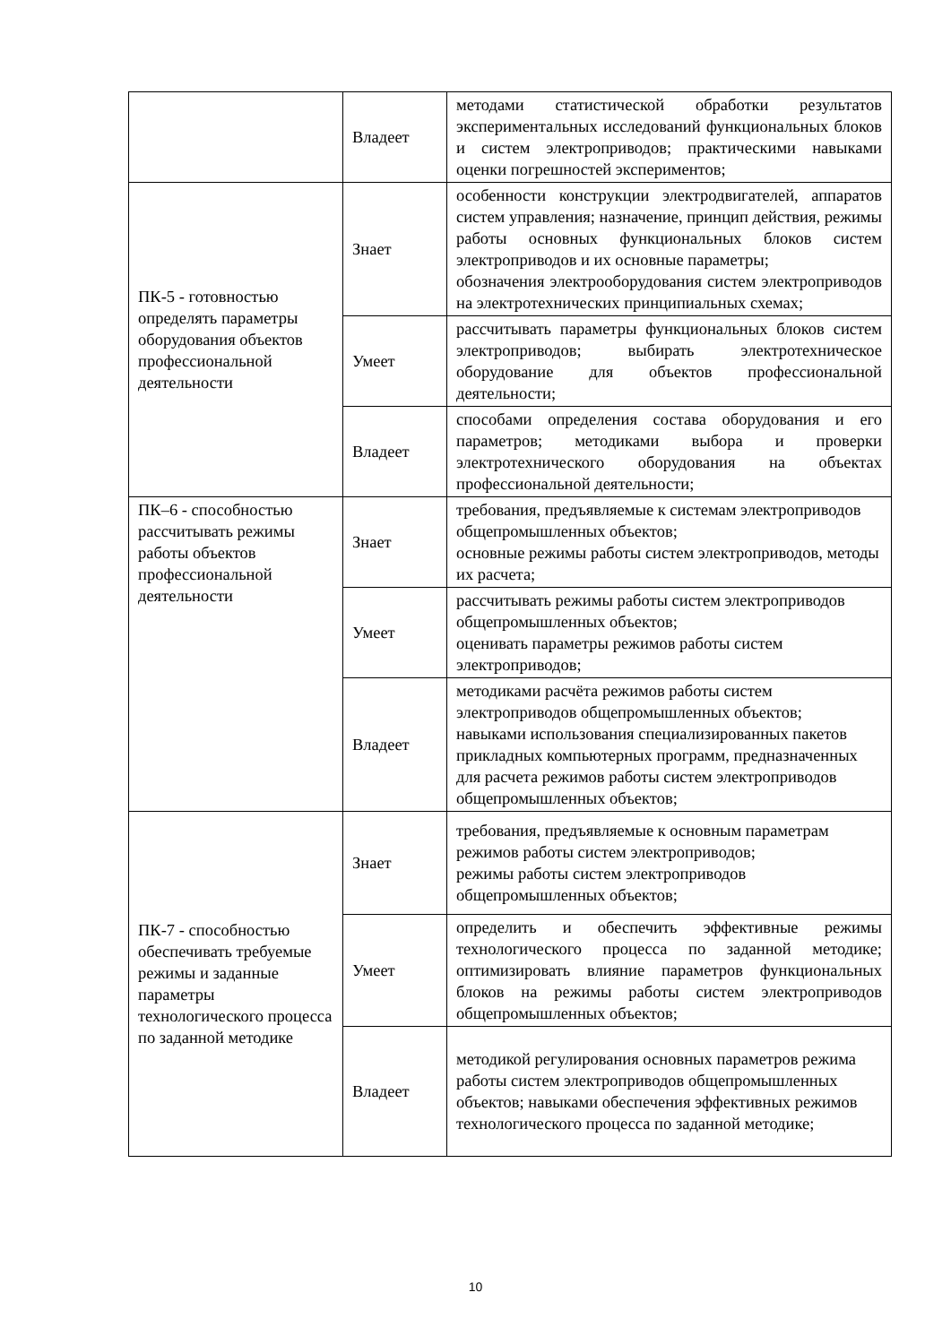| | Владеет | методами статистической обработки результатов экспериментальных исследований функциональных блоков и систем электроприводов; практическими навыками оценки погрешностей экспериментов; |
| ПК-5 - готовностью определять параметры оборудования объектов профессиональной деятельности | Знает | особенности конструкции электродвигателей, аппаратов систем управления; назначение, принцип действия, режимы работы основных функциональных блоков систем электроприводов и их основные параметры; обозначения электрооборудования систем электроприводов на электротехнических принципиальных схемах; |
| | Умеет | рассчитывать параметры функциональных блоков систем электроприводов; выбирать электротехническое оборудование для объектов профессиональной деятельности; |
| | Владеет | способами определения состава оборудования и его параметров; методиками выбора и проверки электротехнического оборудования на объектах профессиональной деятельности; |
| ПК–6 - способностью рассчитывать режимы работы объектов профессиональной деятельности | Знает | требования, предъявляемые к системам электроприводов общепромышленных объектов; основные режимы работы систем электроприводов, методы их расчета; |
| | Умеет | рассчитывать режимы работы систем электроприводов общепромышленных объектов; оценивать параметры режимов работы систем электроприводов; |
| | Владеет | методиками расчёта режимов работы систем электроприводов общепромышленных объектов; навыками использования специализированных пакетов прикладных компьютерных программ, предназначенных для расчета режимов работы систем электроприводов общепромышленных объектов; |
| ПК-7 - способностью обеспечивать требуемые режимы и заданные параметры технологического процесса по заданной методике | Знает | требования, предъявляемые к основным параметрам режимов работы систем электроприводов; режимы работы систем электроприводов общепромышленных объектов; |
| | Умеет | определить и обеспечить эффективные режимы технологического процесса по заданной методике; оптимизировать влияние параметров функциональных блоков на режимы работы систем электроприводов общепромышленных объектов; |
| | Владеет | методикой регулирования основных параметров режима работы систем электроприводов общепромышленных объектов; навыками обеспечения эффективных режимов технологического процесса по заданной методике; |
10